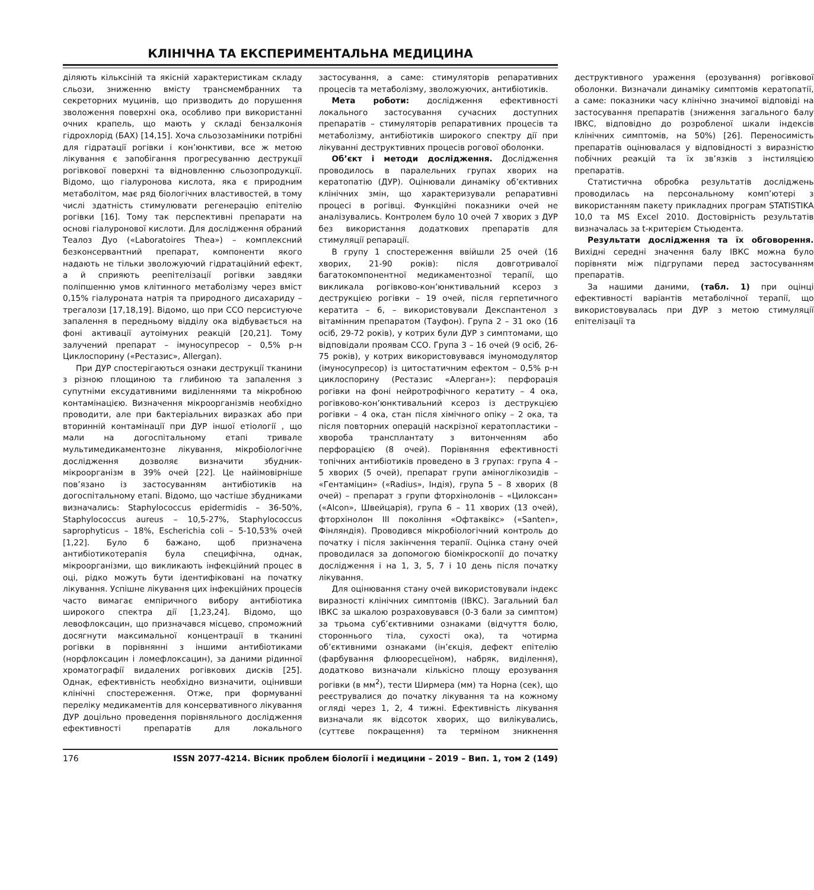КЛІНІЧНА ТА ЕКСПЕРИМЕНТАЛЬНА МЕДИЦИНА
діляють кільксіній та якісній характеристикам складу сльози, зниженню вмісту трансмембранних та секреторних муцинів, що призводить до порушення зволоження поверхні ока, особливо при використанні очних крапель, що мають у складі бензалконія гідрохлорід (БАХ) [14,15]. Хоча сльозозаміники потрібні для гідратації рогівки і кон’юнктиви, все ж метою лікування є запобігання прогресуванню деструкції рогівкової поверхні та відновленню сльозопродукції. Відомо, що гіалуронова кислота, яка є природним метаболітом, має ряд біологічних властивостей, в тому числі здатність стимулювати регенерацію епітелію рогівки [16]. Тому так перспективні препарати на основі гіалуронової кислоти. Для дослідження обраний Теалоз Дуо («Laboratoires Thea») – комплексний безконсервантний препарат, компоненти якого надають не тільки зволожуючий гідратаційний ефект, а й сприяють реепітелізації рогівки завдяки поліпшенню умов клітинного метаболізму через вміст 0,15% гіалуроната натрія та природного дисахариду – трегалози [17,18,19]. Відомо, що при ССО персистуюче запалення в передньому відділу ока відбувається на фоні активації аутоімуних реакцій [20,21]. Тому залучений препарат – імуносупресор – 0,5% р-н Циклоспорину («Рестазис», Allergan).
При ДУР спостерігаються ознаки деструкції тканини з різною площиною та глибиною та запалення з супутніми ексудативними виділеннями та мікробною контамінацією. Визначення мікроорганізмів необхідно проводити, але при бактеріальних виразках або при вторинній контамінації при ДУР іншої етіології , що мали на догоспітальному етапі тривале мультимедикаментозне лікування, мікробіологічне дослідження дозволяє визначити збудник-мікроорганізм в 39% очей [22]. Це найімовірніше пов’язано із застосуванням антибіотиків на догоспітальному етапі. Відомо, що частіше збудниками визначались: Staphylococcus epidermidis – 36-50%, Staphylococcus aureus – 10,5-27%, Staphylococcus saprophyticus – 18%, Escherichia coli – 5-10,53% очей [1,22]. Було б бажано, щоб призначена антибіотикотерапія була специфічна, однак, мікроорганізми, що викликають інфекційний процес в оці, рідко можуть бути ідентифіковані на початку лікування. Успішне лікування цих інфекційних процесів часто вимагає емпіричного вибору антибіотика широкого спектра дії [1,23,24]. Відомо, що левофлоксацин, що призначався місцево, спроможний досягнути максимальної концентрації в тканині рогівки в порівнянні з іншими антибіотиками (норфлоксацин і ломефлоксацин), за даними рідинної хроматографії видалених рогівкових дисків [25]. Однак, ефективність необхідно визначити, оцінивши клінічні спостереження. Отже, при формуванні переліку медикаментів для консервативного лікування ДУР доцільно проведення порівняльного дослідження ефективності препаратів для локального застосування, а саме: стимуляторів репаративних процесів та метаболізму, зволожуючих, антибіотиків.
Мета роботи: дослідження ефективності локального застосування сучасних доступних препаратів – стимуляторів репаративних процесів та метаболізму, антибіотиків широкого спектру дії при лікуванні деструктивних процесів рогової оболонки.
Об’єкт і методи дослідження. Дослідження проводилось в паралельних групах хворих на кератопатію (ДУР). Оцінювали динаміку об’єктивних клінічних змін, що характеризували репаративні процесі в рогівці. Функційні показники очей не аналізувались. Контролем було 10 очей 7 хворих з ДУР без використання додаткових препаратів для стимуляції репарації.
В групу 1 спостереження ввійшли 25 очей (16 хворих, 21-90 років): після довготривалої багатокомпонентної медикаментозної терапії, що викликала рогівково-кон’юнктивальний ксероз з деструкцією рогівки – 19 очей, після герпетичного кератита – 6, – використовували Декспантенол з вітамінним препаратом (Тауфон). Група 2 – 31 око (16 осіб, 29-72 років), у котрих були ДУР з симптомами, що відповідали проявам ССО. Група 3 – 16 очей (9 осіб, 26-75 років), у котрих використовувався імуномодулятор (імуносупресор) із цитостатичним ефектом – 0,5% р-н циклоспорину (Рестазис «Алерган»): перфорація рогівки на фоні нейротрофічного кератиту – 4 ока, рогівково-кон’юнктивальний ксероз із деструкцією рогівки – 4 ока, стан після хімічного опіку – 2 ока, та після повторних операцій наскрізної кератопластики – хвороба трансплантату з витонченням або перфорацією (8 очей). Порівняння ефективності топічних антибіотиків проведено в 3 групах: група 4 – 5 хворих (5 очей), препарат групи аміноглікозидів – «Гентаміцин» («Radius», Індія), група 5 – 8 хворих (8 очей) – препарат з групи фторхінолонів – «Цилоксан» («Alcon», Швейцарія), група 6 – 11 хворих (13 очей), фторхінолон III покоління «Офтаквікс» («Santen», Фінляндія). Проводився мікробіологічний контроль до початку і після закінчення терапії. Оцінка стану очей проводилася за допомогою біомікроскопії до початку дослідження і на 1, 3, 5, 7 і 10 день після початку лікування.
Для оцінювання стану очей використовували індекс виразності клінічних симптомів (ІВКС). Загальний бал ІВКС за шкалою розраховувався (0-3 бали за симптом) за трьома суб’єктивними ознаками (відчуття болю, стороннього тіла, сухості ока), та чотирма об’єктивними ознаками (ін’єкція, дефект епітелію (фарбування флюоресцеїном), набряк, виділення), додатково визначали кількісно площу ерозування рогівки (в мм<sup>2</sup>), тести Ширмера (мм) та Норна (сек), що реєструвалися до початку лікування та на кожному огляді через 1, 2, 4 тижні. Ефективність лікування визначали як відсоток хворих, що вилікувались, (суттєве покращення) та терміном зникнення деструктивного ураження (ерозування) рогівкової оболонки. Визначали динаміку симптомів кератопатії, а саме: показники часу клінічно значимої відповіді на застосування препаратів (зниження загального балу ІВКС, відповідно до розробленої шкали індексів клінічних симптомів, на 50%) [26]. Переносимість препаратів оцінювалася у відповідності з виразністю побічних реакцій та їх зв’язків з інстиляцією препаратів.
Статистична обробка результатів досліджень проводилась на персональному комп’ютері з використанням пакету прикладних програм STATISTIKA 10,0 та MS Excel 2010. Достовірність результатів визначалась за t-критерієм Стьюдента.
Результати дослідження та їх обговорення. Вихідні середні значення балу ІВКС можна було порівняти між підгрупами перед застосуванням препаратів.
За нашими даними, (табл. 1) при оцінці ефективності варіантів метаболічної терапії, що використовувалась при ДУР з метою стимуляції епітелізації та
176 ISSN 2077-4214. Вісник проблем біології і медицини – 2019 – Вип. 1, том 2 (149)